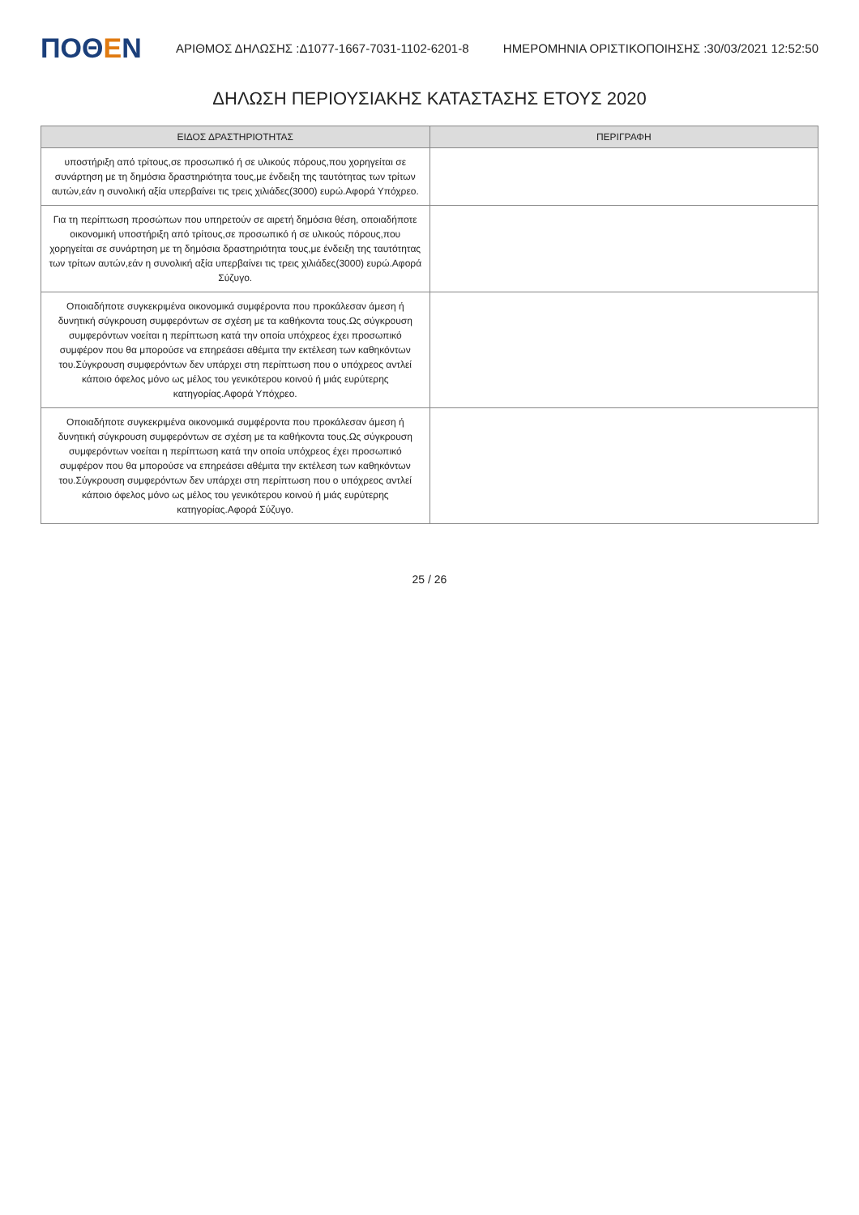ΠΟΘΕΝ
ΑΡΙΘΜΟΣ ΔΗΛΩΣΗΣ :Δ1077-1667-7031-1102-6201-8
ΗΜΕΡΟΜΗΝΙΑ ΟΡΙΣΤΙΚΟΠΟΙΗΣΗΣ :30/03/2021 12:52:50
ΔΗΛΩΣΗ ΠΕΡΙΟΥΣΙΑΚΗΣ ΚΑΤΑΣΤΑΣΗΣ ΕΤΟΥΣ 2020
| ΕΙΔΟΣ ΔΡΑΣΤΗΡΙΟΤΗΤΑΣ | ΠΕΡΙΓΡΑΦΗ |
| --- | --- |
| υποστήριξη από τρίτους,σε προσωπικό ή σε υλικούς πόρους,που χορηγείται σε συνάρτηση με τη δημόσια δραστηριότητα τους,με ένδειξη της ταυτότητας των τρίτων αυτών,εάν η συνολική αξία υπερβαίνει τις τρεις χιλιάδες(3000) ευρώ.Αφορά Υπόχρεο. | |
| Για τη περίπτωση προσώπων που υπηρετούν σε αιρετή δημόσια θέση, οποιαδήποτε οικονομική υποστήριξη από τρίτους,σε προσωπικό ή σε υλικούς πόρους,που χορηγείται σε συνάρτηση με τη δημόσια δραστηριότητα τους,με ένδειξη της ταυτότητας των τρίτων αυτών,εάν η συνολική αξία υπερβαίνει τις τρεις χιλιάδες(3000) ευρώ.Αφορά Σύζυγο. | |
| Οποιαδήποτε συγκεκριμένα οικονομικά συμφέροντα που προκάλεσαν άμεση ή δυνητική σύγκρουση συμφερόντων σε σχέση με τα καθήκοντα τους.Ως σύγκρουση συμφερόντων νοείται η περίπτωση κατά την οποία υπόχρεος έχει προσωπικό συμφέρον που θα μπορούσε να επηρεάσει αθέμιτα την εκτέλεση των καθηκόντων του.Σύγκρουση συμφερόντων δεν υπάρχει στη περίπτωση που ο υπόχρεος αντλεί κάποιο όφελος μόνο ως μέλος του γενικότερου κοινού ή μιάς ευρύτερης κατηγορίας.Αφορά Υπόχρεο. | |
| Οποιαδήποτε συγκεκριμένα οικονομικά συμφέροντα που προκάλεσαν άμεση ή δυνητική σύγκρουση συμφερόντων σε σχέση με τα καθήκοντα τους.Ως σύγκρουση συμφερόντων νοείται η περίπτωση κατά την οποία υπόχρεος έχει προσωπικό συμφέρον που θα μπορούσε να επηρεάσει αθέμιτα την εκτέλεση των καθηκόντων του.Σύγκρουση συμφερόντων δεν υπάρχει στη περίπτωση που ο υπόχρεος αντλεί κάποιο όφελος μόνο ως μέλος του γενικότερου κοινού ή μιάς ευρύτερης κατηγορίας.Αφορά Σύζυγο. | |
25 / 26